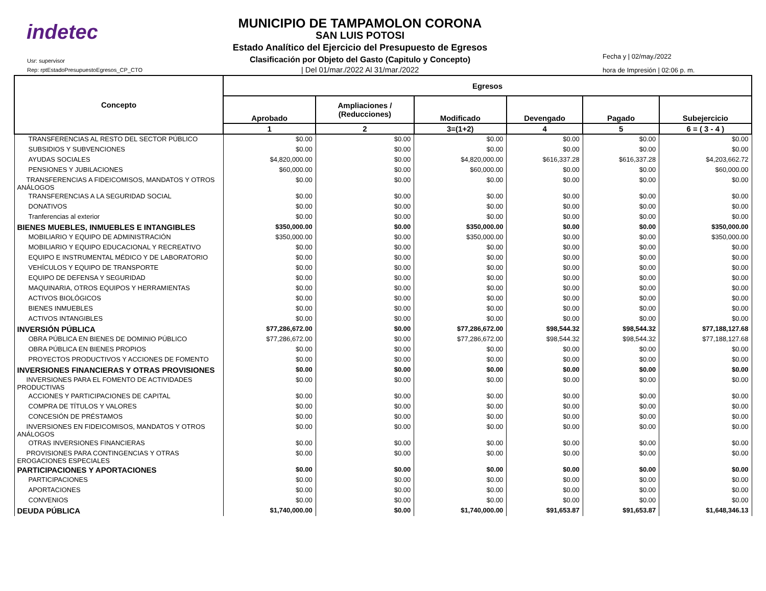indetec
Usr: supervisor
Rep: rptEstadoPresupuestoEgresos_CP_CTO
MUNICIPIO DE TAMPAMOLON CORONA
SAN LUIS POTOSI
Estado Analítico del Ejercicio del Presupuesto de Egresos
Clasificación por Objeto del Gasto (Capitulo y Concepto)
| Del 01/mar./2022 Al 31/mar./2022
Fecha y | 02/may./2022
hora de Impresión | 02:06 p. m.
| Concepto | Egresos | | | | | |
| --- | --- | --- | --- | --- | --- | --- |
| | Aprobado | Ampliaciones / (Reducciones) | Modificado | Devengado | Pagado | Subejercicio |
| | 1 | 2 | 3=(1+2) | 4 | 5 | 6 = ( 3 - 4 ) |
| TRANSFERENCIAS AL RESTO DEL SECTOR PÚBLICO | $0.00 | $0.00 | $0.00 | $0.00 | $0.00 | $0.00 |
| SUBSIDIOS Y SUBVENCIONES | $0.00 | $0.00 | $0.00 | $0.00 | $0.00 | $0.00 |
| AYUDAS SOCIALES | $4,820,000.00 | $0.00 | $4,820,000.00 | $616,337.28 | $616,337.28 | $4,203,662.72 |
| PENSIONES Y JUBILACIONES | $60,000.00 | $0.00 | $60,000.00 | $0.00 | $0.00 | $60,000.00 |
| TRANSFERENCIAS A FIDEICOMISOS, MANDATOS Y OTROS ANÁLOGOS | $0.00 | $0.00 | $0.00 | $0.00 | $0.00 | $0.00 |
| TRANSFERENCIAS A LA SEGURIDAD SOCIAL | $0.00 | $0.00 | $0.00 | $0.00 | $0.00 | $0.00 |
| DONATIVOS | $0.00 | $0.00 | $0.00 | $0.00 | $0.00 | $0.00 |
| Tranferencias al exterior | $0.00 | $0.00 | $0.00 | $0.00 | $0.00 | $0.00 |
| BIENES MUEBLES, INMUEBLES E INTANGIBLES | $350,000.00 | $0.00 | $350,000.00 | $0.00 | $0.00 | $350,000.00 |
| MOBILIARIO Y EQUIPO DE ADMINISTRACIÓN | $350,000.00 | $0.00 | $350,000.00 | $0.00 | $0.00 | $350,000.00 |
| MOBILIARIO Y EQUIPO EDUCACIONAL Y RECREATIVO | $0.00 | $0.00 | $0.00 | $0.00 | $0.00 | $0.00 |
| EQUIPO E INSTRUMENTAL MÉDICO Y DE LABORATORIO | $0.00 | $0.00 | $0.00 | $0.00 | $0.00 | $0.00 |
| VEHÍCULOS Y EQUIPO DE TRANSPORTE | $0.00 | $0.00 | $0.00 | $0.00 | $0.00 | $0.00 |
| EQUIPO DE DEFENSA Y SEGURIDAD | $0.00 | $0.00 | $0.00 | $0.00 | $0.00 | $0.00 |
| MAQUINARIA, OTROS EQUIPOS Y HERRAMIENTAS | $0.00 | $0.00 | $0.00 | $0.00 | $0.00 | $0.00 |
| ACTIVOS BIOLÓGICOS | $0.00 | $0.00 | $0.00 | $0.00 | $0.00 | $0.00 |
| BIENES INMUEBLES | $0.00 | $0.00 | $0.00 | $0.00 | $0.00 | $0.00 |
| ACTIVOS INTANGIBLES | $0.00 | $0.00 | $0.00 | $0.00 | $0.00 | $0.00 |
| INVERSIÓN PÚBLICA | $77,286,672.00 | $0.00 | $77,286,672.00 | $98,544.32 | $98,544.32 | $77,188,127.68 |
| OBRA PÚBLICA EN BIENES DE DOMINIO PÚBLICO | $77,286,672.00 | $0.00 | $77,286,672.00 | $98,544.32 | $98,544.32 | $77,188,127.68 |
| OBRA PÚBLICA EN BIENES PROPIOS | $0.00 | $0.00 | $0.00 | $0.00 | $0.00 | $0.00 |
| PROYECTOS PRODUCTIVOS Y ACCIONES DE FOMENTO | $0.00 | $0.00 | $0.00 | $0.00 | $0.00 | $0.00 |
| INVERSIONES FINANCIERAS Y OTRAS PROVISIONES | $0.00 | $0.00 | $0.00 | $0.00 | $0.00 | $0.00 |
| INVERSIONES PARA EL FOMENTO DE ACTIVIDADES PRODUCTIVAS | $0.00 | $0.00 | $0.00 | $0.00 | $0.00 | $0.00 |
| ACCIONES Y PARTICIPACIONES DE CAPITAL | $0.00 | $0.00 | $0.00 | $0.00 | $0.00 | $0.00 |
| COMPRA DE TÍTULOS Y VALORES | $0.00 | $0.00 | $0.00 | $0.00 | $0.00 | $0.00 |
| CONCESIÓN DE PRÉSTAMOS | $0.00 | $0.00 | $0.00 | $0.00 | $0.00 | $0.00 |
| INVERSIONES EN FIDEICOMISOS, MANDATOS Y OTROS ANÁLOGOS | $0.00 | $0.00 | $0.00 | $0.00 | $0.00 | $0.00 |
| OTRAS INVERSIONES FINANCIERAS | $0.00 | $0.00 | $0.00 | $0.00 | $0.00 | $0.00 |
| PROVISIONES PARA CONTINGENCIAS Y OTRAS EROGACIONES ESPECIALES | $0.00 | $0.00 | $0.00 | $0.00 | $0.00 | $0.00 |
| PARTICIPACIONES Y APORTACIONES | $0.00 | $0.00 | $0.00 | $0.00 | $0.00 | $0.00 |
| PARTICIPACIONES | $0.00 | $0.00 | $0.00 | $0.00 | $0.00 | $0.00 |
| APORTACIONES | $0.00 | $0.00 | $0.00 | $0.00 | $0.00 | $0.00 |
| CONVENIOS | $0.00 | $0.00 | $0.00 | $0.00 | $0.00 | $0.00 |
| DEUDA PÚBLICA | $1,740,000.00 | $0.00 | $1,740,000.00 | $91,653.87 | $91,653.87 | $1,648,346.13 |